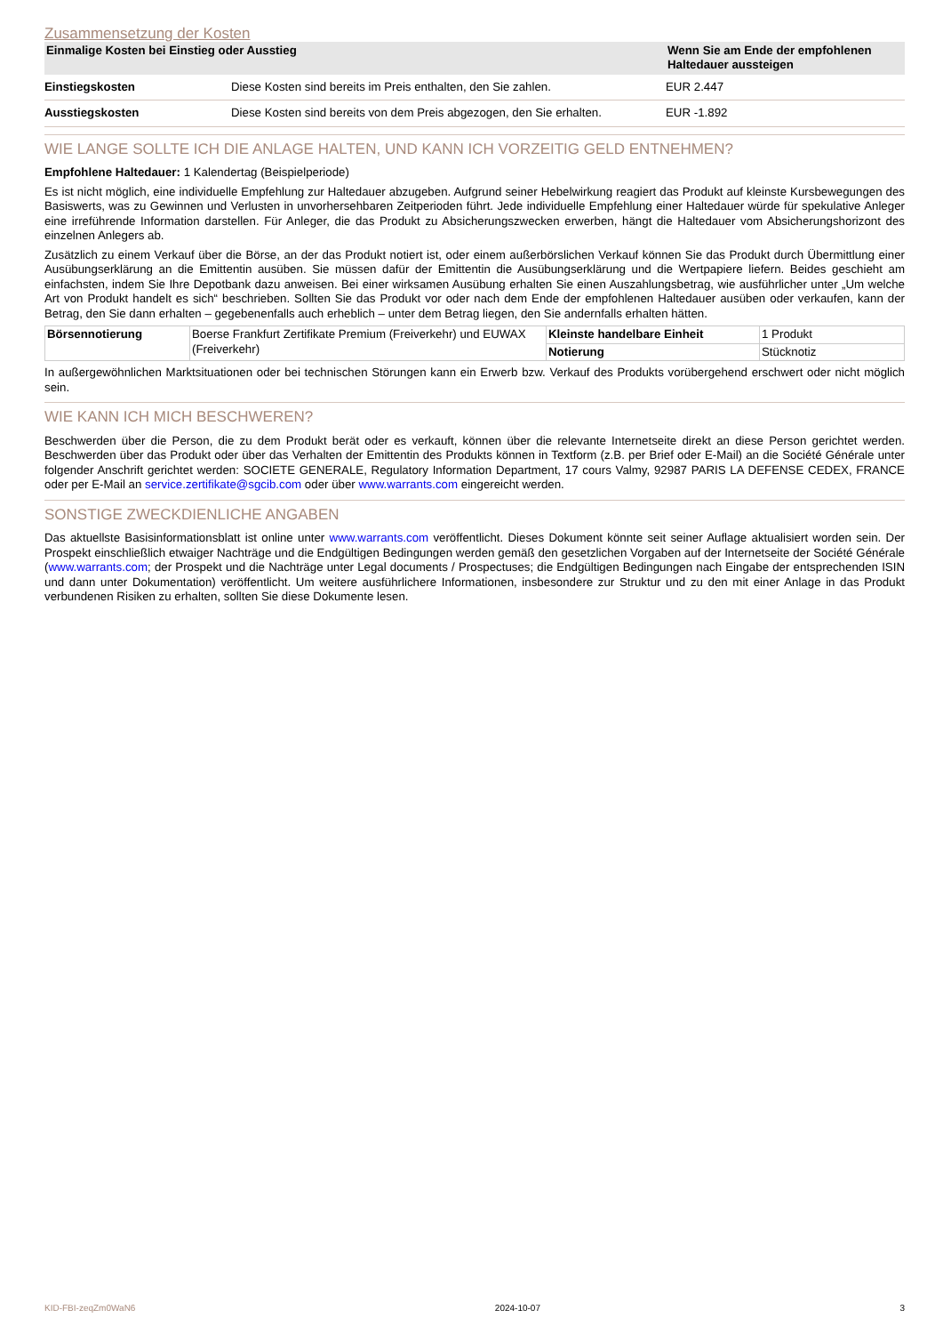Zusammensetzung der Kosten
| Einmalige Kosten bei Einstieg oder Ausstieg | | Wenn Sie am Ende der empfohlenen Haltedauer aussteigen |
| --- | --- | --- |
| Einstiegskosten | Diese Kosten sind bereits im Preis enthalten, den Sie zahlen. | EUR 2.447 |
| Ausstiegskosten | Diese Kosten sind bereits von dem Preis abgezogen, den Sie erhalten. | EUR -1.892 |
WIE LANGE SOLLTE ICH DIE ANLAGE HALTEN, UND KANN ICH VORZEITIG GELD ENTNEHMEN?
Empfohlene Haltedauer: 1 Kalendertag (Beispielperiode)
Es ist nicht möglich, eine individuelle Empfehlung zur Haltedauer abzugeben. Aufgrund seiner Hebelwirkung reagiert das Produkt auf kleinste Kursbewegungen des Basiswerts, was zu Gewinnen und Verlusten in unvorhersehbaren Zeitperioden führt. Jede individuelle Empfehlung einer Haltedauer würde für spekulative Anleger eine irreführende Information darstellen. Für Anleger, die das Produkt zu Absicherungszwecken erwerben, hängt die Haltedauer vom Absicherungshorizont des einzelnen Anlegers ab.
Zusätzlich zu einem Verkauf über die Börse, an der das Produkt notiert ist, oder einem außerbörslichen Verkauf können Sie das Produkt durch Übermittlung einer Ausübungserklärung an die Emittentin ausüben. Sie müssen dafür der Emittentin die Ausübungserklärung und die Wertpapiere liefern. Beides geschieht am einfachsten, indem Sie Ihre Depotbank dazu anweisen. Bei einer wirksamen Ausübung erhalten Sie einen Auszahlungsbetrag, wie ausführlicher unter „Um welche Art von Produkt handelt es sich“ beschrieben. Sollten Sie das Produkt vor oder nach dem Ende der empfohlenen Haltedauer ausüben oder verkaufen, kann der Betrag, den Sie dann erhalten – gegebenenfalls auch erheblich – unter dem Betrag liegen, den Sie andernfalls erhalten hätten.
| Börsennotierung | Boerse Frankfurt Zertifikate Premium (Freiverkehr) und EUWAX (Freiverkehr) | Kleinste handelbare Einheit | 1 Produkt |
| | | Notierung | Stücknotiz |
In außergewöhnlichen Marktsituationen oder bei technischen Störungen kann ein Erwerb bzw. Verkauf des Produkts vorübergehend erschwert oder nicht möglich sein.
WIE KANN ICH MICH BESCHWEREN?
Beschwerden über die Person, die zu dem Produkt berät oder es verkauft, können über die relevante Internetseite direkt an diese Person gerichtet werden. Beschwerden über das Produkt oder über das Verhalten der Emittentin des Produkts können in Textform (z.B. per Brief oder E-Mail) an die Société Générale unter folgender Anschrift gerichtet werden: SOCIETE GENERALE, Regulatory Information Department, 17 cours Valmy, 92987 PARIS LA DEFENSE CEDEX, FRANCE oder per E-Mail an service.zertifikate@sgcib.com oder über www.warrants.com eingereicht werden.
SONSTIGE ZWECKDIENLICHE ANGABEN
Das aktuellste Basisinformationsblatt ist online unter www.warrants.com veröffentlicht. Dieses Dokument könnte seit seiner Auflage aktualisiert worden sein. Der Prospekt einschließlich etwaiger Nachträge und die Endgültigen Bedingungen werden gemäß den gesetzlichen Vorgaben auf der Internetseite der Société Générale (www.warrants.com; der Prospekt und die Nachträge unter Legal documents / Prospectuses; die Endgültigen Bedingungen nach Eingabe der entsprechenden ISIN und dann unter Dokumentation) veröffentlicht. Um weitere ausführlichere Informationen, insbesondere zur Struktur und zu den mit einer Anlage in das Produkt verbundenen Risiken zu erhalten, sollten Sie diese Dokumente lesen.
KID-FBI-zeqZm0WaN6 2024-10-07 3